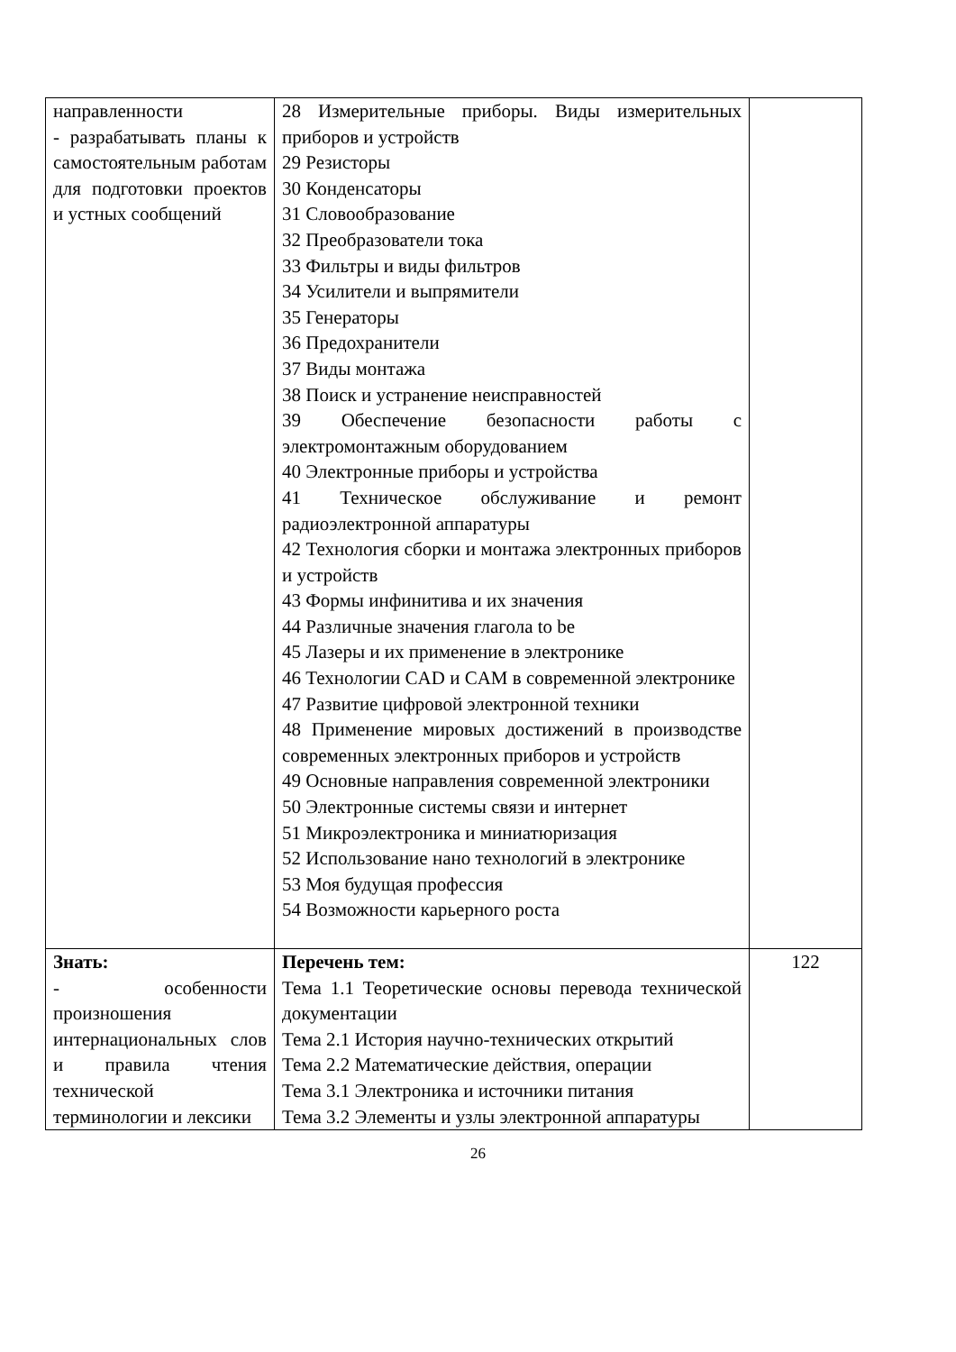| направленности - разрабатывать планы к самостоятельным работам для подготовки проектов и устных сообщений | 28 Измерительные приборы. Виды измерительных приборов и устройств 29 Резисторы 30 Конденсаторы 31 Словообразование 32 Преобразователи тока 33 Фильтры и виды фильтров 34 Усилители и выпрямители 35 Генераторы 36 Предохранители 37 Виды монтажа 38 Поиск и устранение неисправностей 39 Обеспечение безопасности работы с электромонтажным оборудованием 40 Электронные приборы и устройства 41 Техническое обслуживание и ремонт радиоэлектронной аппаратуры 42 Технология сборки и монтажа электронных приборов и устройств 43 Формы инфинитива и их значения 44 Различные значения глагола to be 45 Лазеры и их применение в электронике 46 Технологии CAD и CAM в современной электронике 47 Развитие цифровой электронной техники 48 Применение мировых достижений в производстве современных электронных приборов и устройств 49 Основные направления современной электроники 50 Электронные системы связи и интернет 51 Микроэлектроника и миниатюризация 52 Использование нано технологий в электронике 53 Моя будущая профессия 54 Возможности карьерного роста | |
| Знать: - особенности произношения интернациональных слов и правила чтения технической терминологии и лексики | Перечень тем: Тема 1.1 Теоретические основы перевода технической документации Тема 2.1 История научно-технических открытий Тема 2.2 Математические действия, операции Тема 3.1 Электроника и источники питания Тема 3.2 Элементы и узлы электронной аппаратуры | 122 |
26